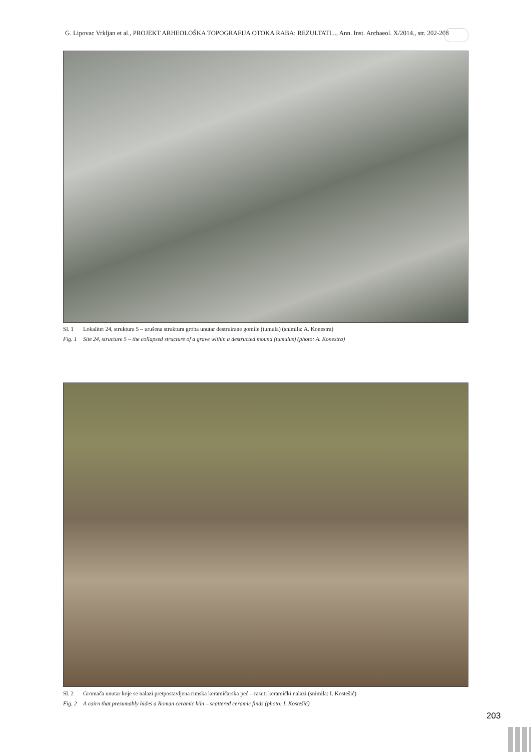G. Lipovac Vrkljan et al., PROJEKT ARHEOLOŠKA TOPOGRAFIJA OTOKA RABA: REZULTATI..., Ann. Inst. Archaeol. X/2014., str. 202-208
Sl. 1 Lokalitet 24, struktura 5 – urušena struktura groba unutar destruirane gomile (tumula) (snimila: A. Konestra)
Fig. 1 Site 24, structure 5 – the collapsed structure of a grave within a destructed mound (tumulus) (photo: A. Konestra)
Sl. 2 Gromača unutar koje se nalazi pretpostavljena rimska keramičarska peć – rasuti keramički nalazi (snimila: I. Kostešić)
Fig. 2 A cairn that presumably hides a Roman ceramic kiln – scattered ceramic finds (photo: I. Kostešić)
203